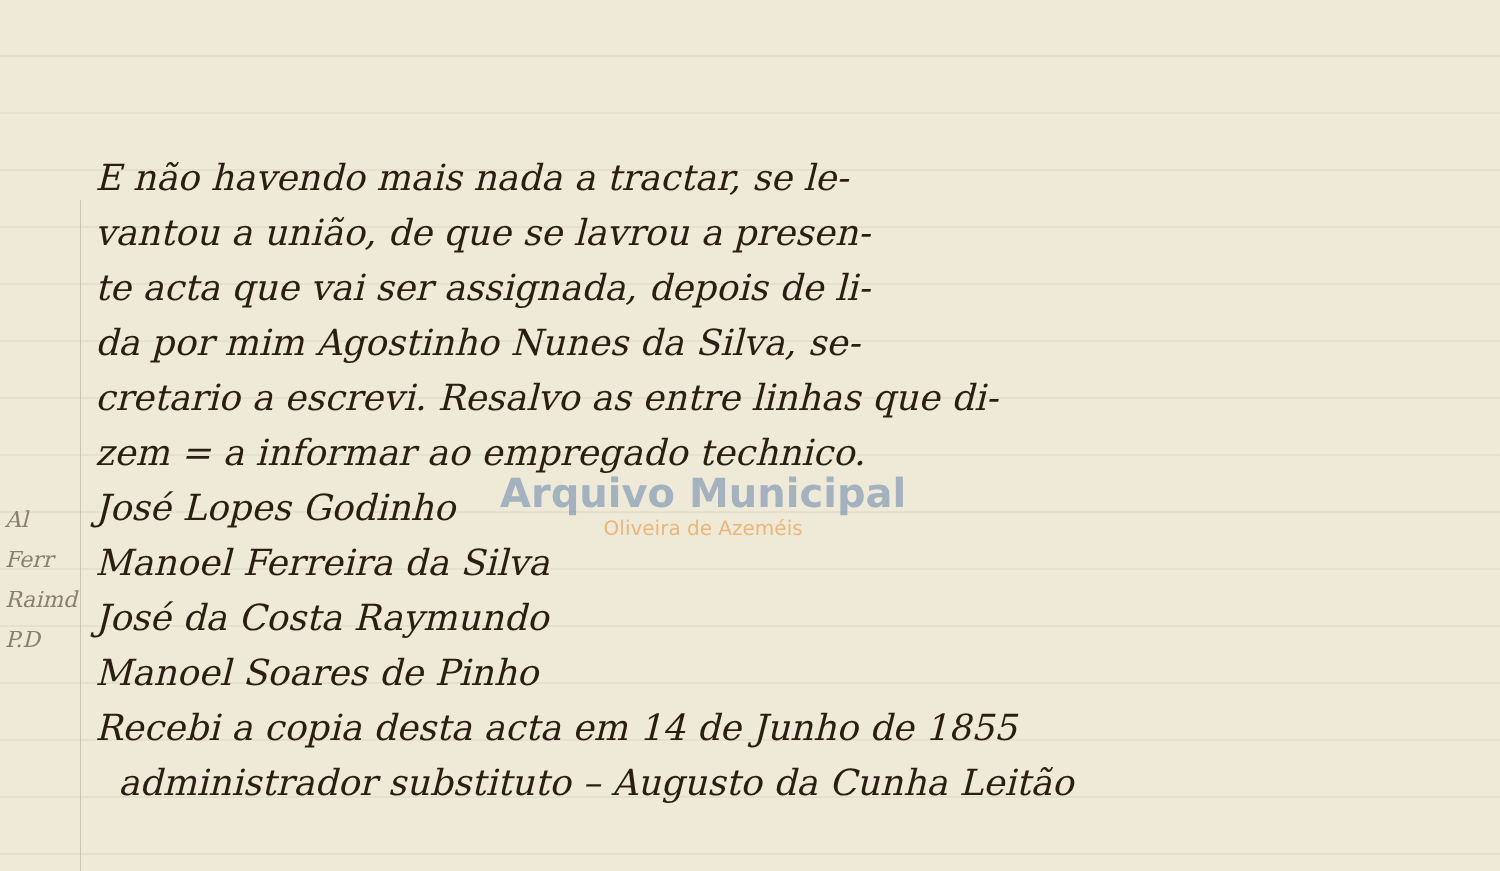E não havendo mais nada a tractar, se le-
vantou a união, de que se lavrou a presen-
te acta que vai ser assignada, depois de li-
da por mim Agostinho Nunes da Silva, se-
cretario a escrevi. Resalvo as entre linhas que di-
zem = a informar ao empregado technico.
José Lopes Godinho
Manoel Ferreira da Silva
José da Costa Raymundo
Manoel Soares de Pinho
Recebi a copia desta acta em 14 de Junho de 1855
administrador substituto – Augusto da Cunha Leitão
Al
Ferr
Raimd
P.D
Arquivo Municipal
Oliveira de Azeméis